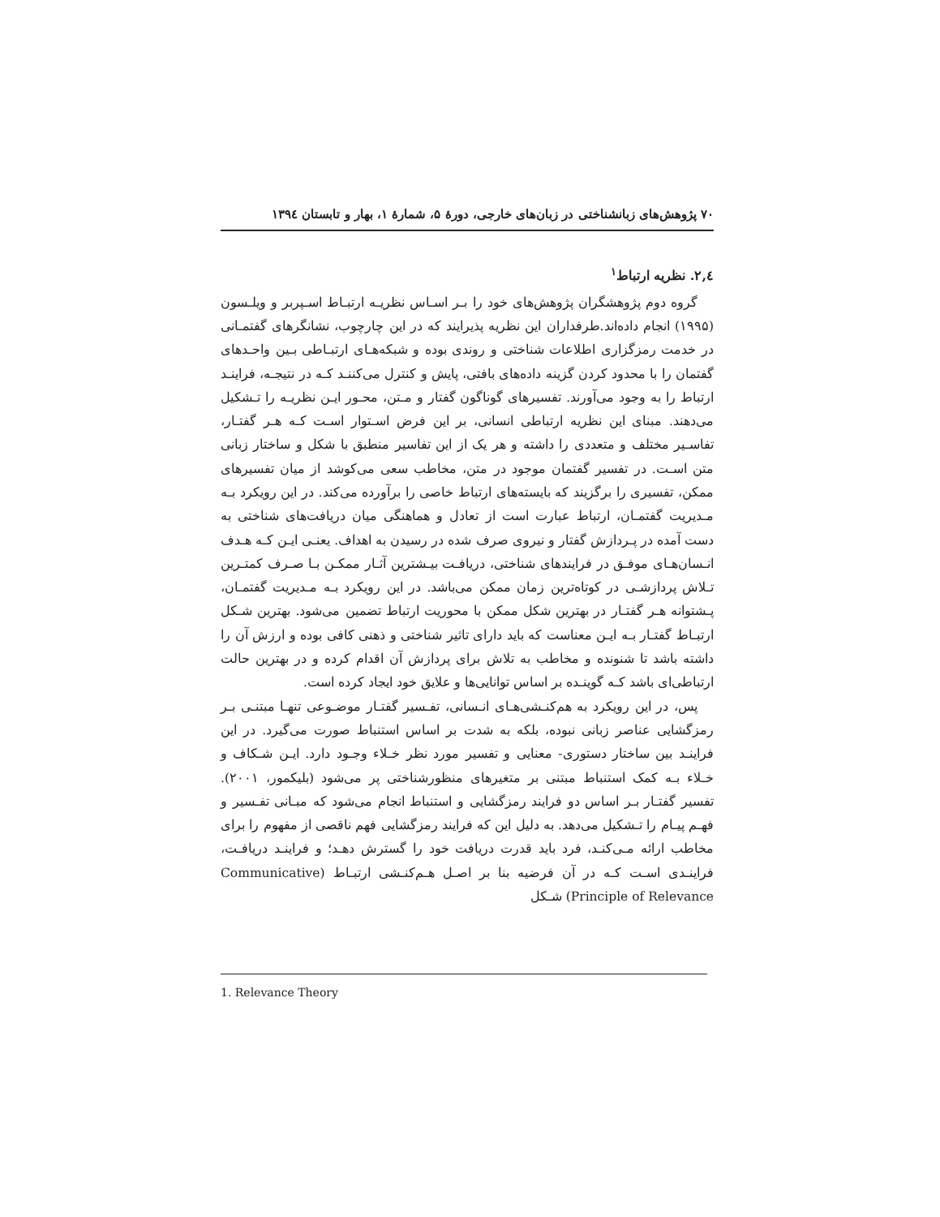۷۰ پژوهش‌های زبانشناختی در زبان‌های خارجی، دورهٔ ۵، شمارهٔ ۱، بهار و تابستان ۱۳۹٤
٤,۲. نظریه ارتباط<sup>۱</sup>
گروه دوم پژوهشگران پژوهش‌های خود را بـر اسـاس نظریـه ارتبـاط اسـپربر و ویلـسون (۱۹۹۵) انجام داده‌اند.طرفداران این نظریه پذیرایند که در این چارچوب، نشانگرهای گفتمـانی در خدمت رمزگزاری اطلاعات شناختی و روندی بوده و شبکه‌هـای ارتبـاطی بـین واحـدهای گفتمان را با محدود کردن گزینه داده‌های بافتی، پایش و کنترل می‌کننـد کـه در نتیجـه، فراینـد ارتباط را به وجود می‌آورند. تفسیرهای گوناگون گفتار و مـتن، محـور ایـن نظریـه را تـشکیل می‌دهند. مبنای این نظریه ارتباطی انسانی، بر این فرض اسـتوار اسـت کـه هـر گفتـار، تفاسـیر مختلف و متعددی را داشته و هر یک از این تفاسیر منطبق با شکل و ساختار زبانی متن اسـت. در تفسیر گفتمان موجود در متن، مخاطب سعی می‌کوشد از میان تفسیرهای ممکن، تفسیری را برگزیند که بایسته‌های ارتباط خاصی را برآورده می‌کند. در این رویکرد بـه مـدیریت گفتمـان، ارتباط عبارت است از تعادل و هماهنگی میان دریافت‌های شناختی به دست آمده در پـردازش گفتار و نیروی صرف شده در رسیدن به اهداف. یعنـی ایـن کـه هـدف انـسان‌هـای موفـق در فرایندهای شناختی، دریافـت بیـشترین آثـار ممکـن بـا صـرف کمتـرین تـلاش پردازشـی در کوتاه‌ترین زمان ممکن می‌باشد. در این رویکرد بـه مـدیریت گفتمـان، پـشتوانه هـر گفتـار در بهترین شکل ممکن با محوریت ارتباط تضمین می‌شود. بهترین شـکل ارتبـاط گفتـار بـه ایـن معناست که باید دارای تاثیر شناختی و ذهنی کافی بوده و ارزش آن را داشته باشد تا شنونده و مخاطب به تلاش برای پردازش آن اقدام کرده و در بهترین حالت ارتباطی‌ای باشد کـه گوینـده بر اساس توانایی‌ها و علایق خود ایجاد کرده است.
پس، در این رویکرد به هم‌کنـشی‌هـای انـسانی، تفـسیر گفتـار موضـوعی تنهـا مبتنـی بـر رمزگشایی عناصر زبانی نبوده، بلکه به شدت بر اساس استنباط صورت می‌گیرد. در این فراینـد بین ساختار دستوری- معنایی و تفسیر مورد نظر خـلاء وجـود دارد. ایـن شـکاف و خـلاء بـه کمک استنباط مبتنی بر متغیرهای منظورشناختی پر می‌شود (بلیکمور، ۲۰۰۱). تفسیر گفتـار بـر اساس دو فرایند رمزگشایی و استنباط انجام می‌شود که مبـانی تفـسیر و فهـم پیـام را تـشکیل می‌دهد. به دلیل این که فرایند رمزگشایی فهم ناقصی از مفهوم را برای مخاطب ارائه مـی‌کنـد، فرد باید قدرت دریافت خود را گسترش دهـد؛ و فراینـد دریافـت، فراینـدی اسـت کـه در آن فرضیه بنا بر اصـل هـم‌کنـشی ارتبـاط (Communicative Principle of Relevance) شـکل
1. Relevance Theory